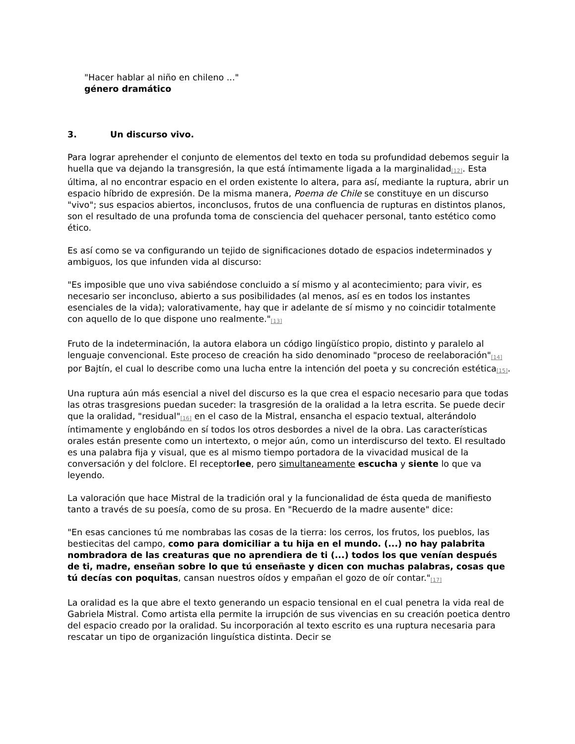"Hacer hablar al niño en chileno ..."
género dramático
3. Un discurso vivo.
Para lograr aprehender el conjunto de elementos del texto en toda su profundidad debemos seguir la huella que va dejando la transgresión, la que está íntimamente ligada a la marginalidad<sup>[12]</sup>. Esta última, al no encontrar espacio en el orden existente lo altera, para así, mediante la ruptura, abrir un espacio híbrido de expresión. De la misma manera, Poema de Chile se constituye en un discurso "vivo"; sus espacios abiertos, inconclusos, frutos de una confluencia de rupturas en distintos planos, son el resultado de una profunda toma de consciencia del quehacer personal, tanto estético como ético.
Es así como se va configurando un tejido de significaciones dotado de espacios indeterminados y ambiguos, los que infunden vida al discurso:
"Es imposible que uno viva sabiéndose concluido a sí mismo y al acontecimiento; para vivir, es necesario ser inconcluso, abierto a sus posibilidades (al menos, así es en todos los instantes esenciales de la vida); valorativamente, hay que ir adelante de sí mismo y no coincidir totalmente con aquello de lo que dispone uno realmente."<sup>[13]</sup>
Fruto de la indeterminación, la autora elabora un código lingüístico propio, distinto y paralelo al lenguaje convencional. Este proceso de creación ha sido denominado "proceso de reelaboración"<sup>[14]</sup> por Bajtín, el cual lo describe como una lucha entre la intención del poeta y su concreción estética<sup>[15]</sup>.
Una ruptura aún más esencial a nivel del discurso es la que crea el espacio necesario para que todas las otras trasgresions puedan suceder: la trasgresión de la oralidad a la letra escrita. Se puede decir que la oralidad, "residual"<sup>[16]</sup> en el caso de la Mistral, ensancha el espacio textual, alterándolo íntimamente y englobándo en sí todos los otros desbordes a nivel de la obra. Las características orales están presente como un intertexto, o mejor aún, como un interdiscurso del texto. El resultado es una palabra fija y visual, que es al mismo tiempo portadora de la vivacidad musical de la conversación y del folclore. El receptorlee, pero simultaneamente escucha y siente lo que va leyendo.
La valoración que hace Mistral de la tradición oral y la funcionalidad de ésta queda de manifiesto tanto a través de su poesía, como de su prosa. En "Recuerdo de la madre ausente" dice:
"En esas canciones tú me nombrabas las cosas de la tierra: los cerros, los frutos, los pueblos, las bestiecitas del campo, como para domiciliar a tu hija en el mundo. (...) no hay palabrita nombradora de las creaturas que no aprendiera de ti (...) todos los que venían después de ti, madre, enseñan sobre lo que tú enseñaste y dicen con muchas palabras, cosas que tú decías con poquitas, cansan nuestros oídos y empañan el gozo de oír contar."<sup>[17]</sup>
La oralidad es la que abre el texto generando un espacio tensional en el cual penetra la vida real de Gabriela Mistral. Como artista ella permite la irrupción de sus vivencias en su creación poetica dentro del espacio creado por la oralidad. Su incorporación al texto escrito es una ruptura necesaria para rescatar un tipo de organización linguística distinta. Decir se